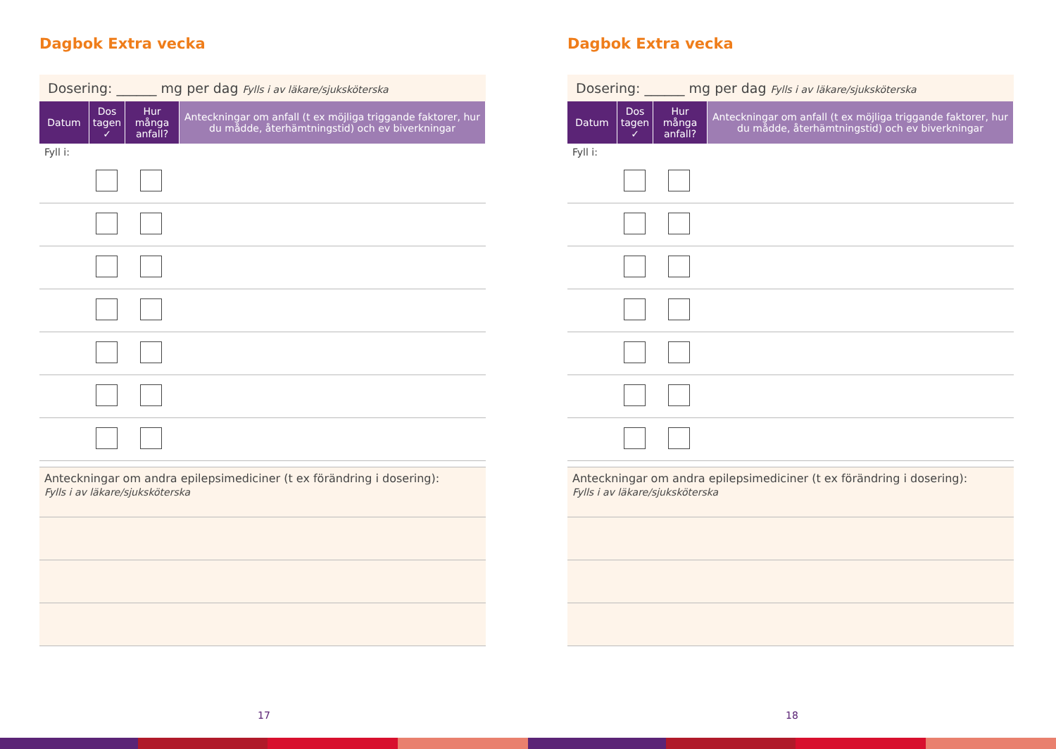Dagbok Extra vecka
Dosering: ______ mg per dag Fylls i av läkare/sjuksköterska
| Datum | Dos tagen ✓ | Hur många anfall? | Anteckningar om anfall (t ex möjliga triggande faktorer, hur du mådde, återhämtningstid) och ev biverkningar |
| --- | --- | --- | --- |
Fyll i:
Anteckningar om andra epilepsimediciner (t ex förändring i dosering):
Fylls i av läkare/sjuksköterska
17
Dagbok Extra vecka
Dosering: ______ mg per dag Fylls i av läkare/sjuksköterska
| Datum | Dos tagen ✓ | Hur många anfall? | Anteckningar om anfall (t ex möjliga triggande faktorer, hur du mådde, återhämtningstid) och ev biverkningar |
| --- | --- | --- | --- |
Fyll i:
Anteckningar om andra epilepsimediciner (t ex förändring i dosering):
Fylls i av läkare/sjuksköterska
18